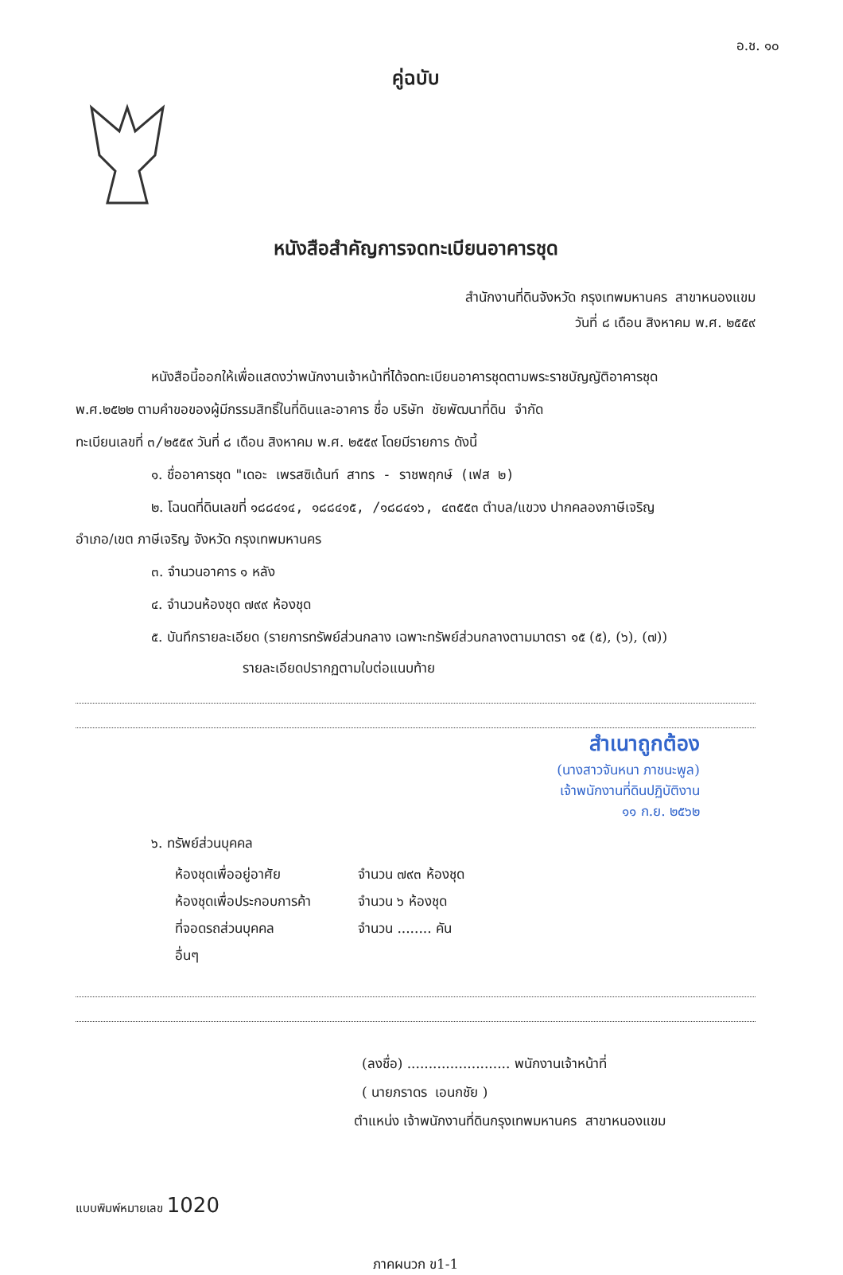อ.ช. ๑๐
คู่ฉบับ
หนังสือสำคัญการจดทะเบียนอาคารชุด
สำนักงานที่ดินจังหวัด กรุงเทพมหานคร สาขาหนองแขม
วันที่ ๘ เดือน สิงหาคม พ.ศ. ๒๕๕๙
หนังสือนี้ออกให้เพื่อแสดงว่าพนักงานเจ้าหน้าที่ได้จดทะเบียนอาคารชุดตามพระราชบัญญัติอาคารชุด
พ.ศ.๒๕๒๒ ตามคำขอของผู้มีกรรมสิทธิ์ในที่ดินและอาคาร ชื่อ บริษัท ชัยพัฒนาที่ดิน จำกัด
ทะเบียนเลขที่ ๓/๒๕๕๙ วันที่ ๘ เดือน สิงหาคม พ.ศ. ๒๕๕๙ โดยมีรายการ ดังนี้
๑. ชื่ออาคารชุด "เดอะ เพรสซิเด้นท์ สาทร - ราชพฤกษ์ (เฟส ๒)
๒. โฉนดที่ดินเลขที่ ๑๘๘๔๑๔, ๑๘๘๔๑๕, /๑๘๘๔๑๖, ๔๓๕๕๓ ตำบล/แขวง ปากคลองภาษีเจริญ
อำเภอ/เขต ภาษีเจริญ จังหวัด กรุงเทพมหานคร
๓. จำนวนอาคาร ๑ หลัง
๔. จำนวนห้องชุด ๗๙๙ ห้องชุด
๕. บันทึกรายละเอียด (รายการทรัพย์ส่วนกลาง เฉพาะทรัพย์ส่วนกลางตามมาตรา ๑๕ (๕), (๖), (๗))
รายละเอียดปรากฏตามใบต่อแนบท้าย
สำเนาถูกต้อง
(นางสาวจันหนา ภาชนะพูล)
เจ้าพนักงานที่ดินปฏิบัติงาน
๑๑ ก.ย. ๒๕๖๒
๖. ทรัพย์ส่วนบุคคล
ห้องชุดเพื่ออยู่อาศัย จำนวน ๗๙๓ ห้องชุด
ห้องชุดเพื่อประกอบการค้า จำนวน ๖ ห้องชุด
ที่จอดรถส่วนบุคคล จำนวน ........ คัน
อื่นๆ
(ลงชื่อ) ........................ พนักงานเจ้าหน้าที่
( นายภราดร เอนกชัย )
ตำแหน่ง เจ้าพนักงานที่ดินกรุงเทพมหานคร สาขาหนองแขม
แบบพิมพ์หมายเลข 1020
ภาคผนวก ข1-1